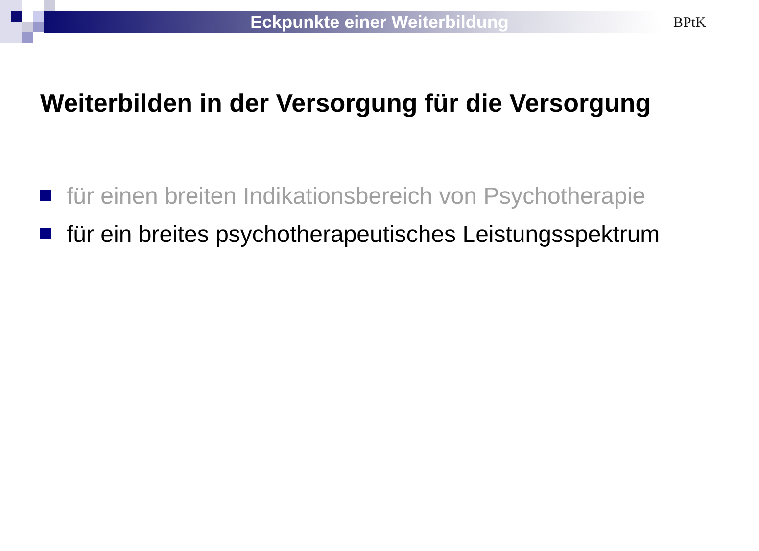Eckpunkte einer Weiterbildung BPtK
Weiterbilden in der Versorgung für die Versorgung
für einen breiten Indikationsbereich von Psychotherapie
für ein breites psychotherapeutisches Leistungsspektrum